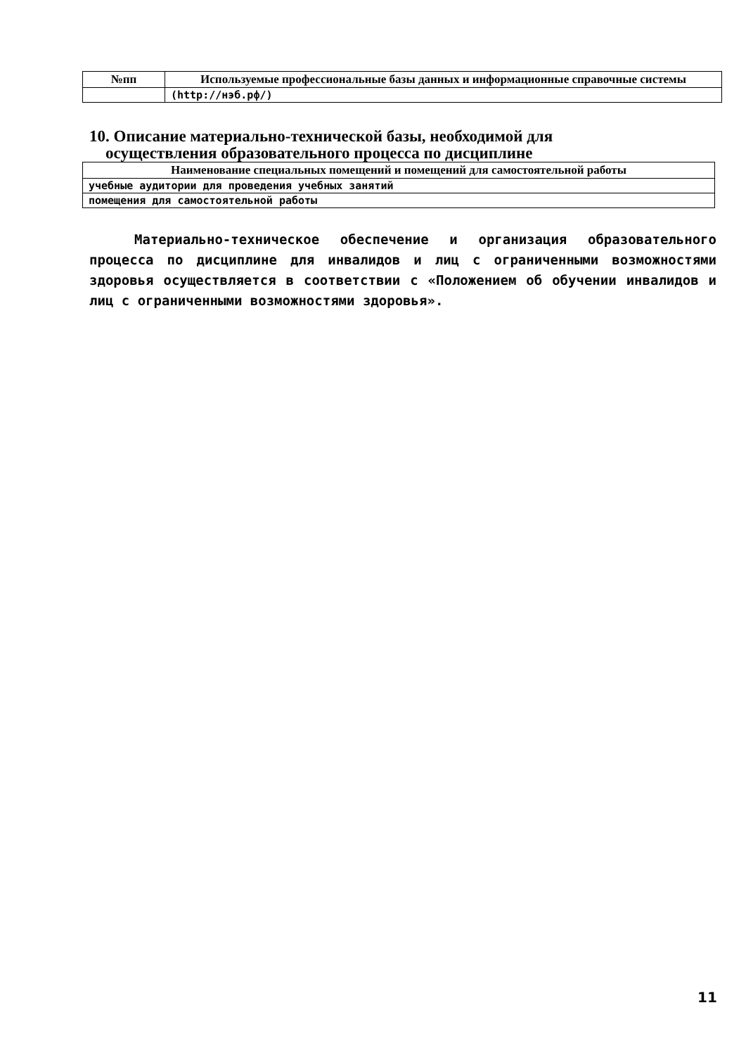| №пп | Используемые профессиональные базы данных и информационные справочные системы |
| --- | --- |
| | (http://нэб.рф/) |
10. Описание материально-технической базы, необходимой для
осуществления образовательного процесса по дисциплине
| Наименование специальных помещений и помещений для самостоятельной работы |
| --- |
| учебные аудитории для проведения учебных занятий |
| помещения для самостоятельной работы |
Материально-техническое обеспечение и организация образовательного процесса по дисциплине для инвалидов и лиц с ограниченными возможностями здоровья осуществляется в соответствии с «Положением об обучении инвалидов и лиц с ограниченными возможностями здоровья».
11